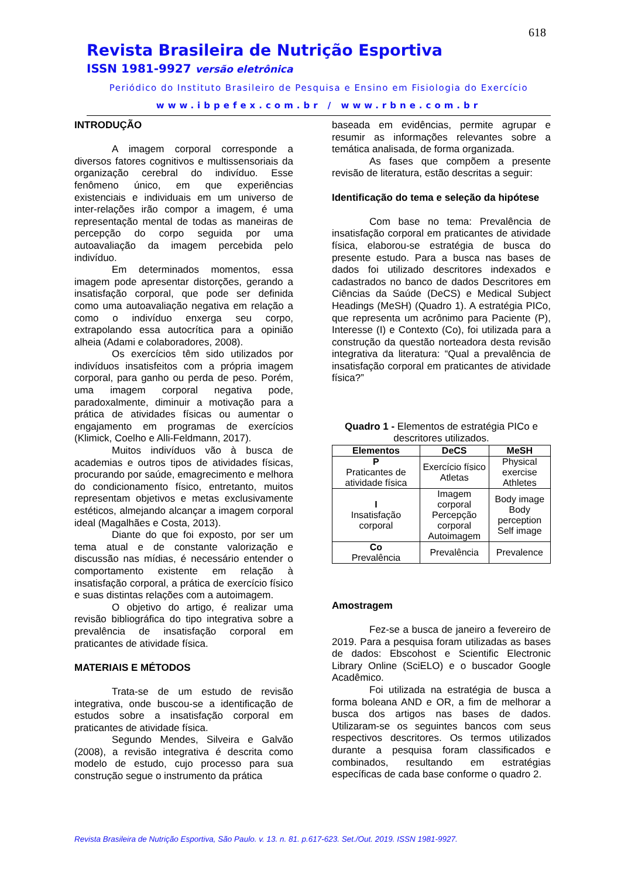618
Revista Brasileira de Nutrição Esportiva
ISSN 1981-9927 versão eletrônica
Periódico do Instituto Brasileiro de Pesquisa e Ensino em Fisiologia do Exercício
www.ibpefex.com.br / www.rbne.com.br
INTRODUÇÃO
A imagem corporal corresponde a diversos fatores cognitivos e multissensoriais da organização cerebral do indivíduo. Esse fenômeno único, em que experiências existenciais e individuais em um universo de inter-relações irão compor a imagem, é uma representação mental de todas as maneiras de percepção do corpo seguida por uma autoavaliação da imagem percebida pelo indivíduo.
Em determinados momentos, essa imagem pode apresentar distorções, gerando a insatisfação corporal, que pode ser definida como uma autoavaliação negativa em relação a como o indivíduo enxerga seu corpo, extrapolando essa autocrítica para a opinião alheia (Adami e colaboradores, 2008).
Os exercícios têm sido utilizados por indivíduos insatisfeitos com a própria imagem corporal, para ganho ou perda de peso. Porém, uma imagem corporal negativa pode, paradoxalmente, diminuir a motivação para a prática de atividades físicas ou aumentar o engajamento em programas de exercícios (Klimick, Coelho e Alli-Feldmann, 2017).
Muitos indivíduos vão à busca de academias e outros tipos de atividades físicas, procurando por saúde, emagrecimento e melhora do condicionamento físico, entretanto, muitos representam objetivos e metas exclusivamente estéticos, almejando alcançar a imagem corporal ideal (Magalhães e Costa, 2013).
Diante do que foi exposto, por ser um tema atual e de constante valorização e discussão nas mídias, é necessário entender o comportamento existente em relação à insatisfação corporal, a prática de exercício físico e suas distintas relações com a autoimagem.
O objetivo do artigo, é realizar uma revisão bibliográfica do tipo integrativa sobre a prevalência de insatisfação corporal em praticantes de atividade física.
MATERIAIS E MÉTODOS
Trata-se de um estudo de revisão integrativa, onde buscou-se a identificação de estudos sobre a insatisfação corporal em praticantes de atividade física.
Segundo Mendes, Silveira e Galvão (2008), a revisão integrativa é descrita como modelo de estudo, cujo processo para sua construção segue o instrumento da prática
baseada em evidências, permite agrupar e resumir as informações relevantes sobre a temática analisada, de forma organizada.
As fases que compõem a presente revisão de literatura, estão descritas a seguir:
Identificação do tema e seleção da hipótese
Com base no tema: Prevalência de insatisfação corporal em praticantes de atividade física, elaborou-se estratégia de busca do presente estudo. Para a busca nas bases de dados foi utilizado descritores indexados e cadastrados no banco de dados Descritores em Ciências da Saúde (DeCS) e Medical Subject Headings (MeSH) (Quadro 1). A estratégia PICo, que representa um acrônimo para Paciente (P), Interesse (I) e Contexto (Co), foi utilizada para a construção da questão norteadora desta revisão integrativa da literatura: “Qual a prevalência de insatisfação corporal em praticantes de atividade física?”
Quadro 1 - Elementos de estratégia PICo e descritores utilizados.
| Elementos | DeCS | MeSH |
| --- | --- | --- |
| P Praticantes de atividade física | Exercício físico Atletas | Physical exercise Athletes |
| I Insatisfação corporal | Imagem corporal Percepção corporal Autoimagem | Body image Body perception Self image |
| Co Prevalência | Prevalência | Prevalence |
Amostragem
Fez-se a busca de janeiro a fevereiro de 2019. Para a pesquisa foram utilizadas as bases de dados: Ebscohost e Scientific Electronic Library Online (SciELO) e o buscador Google Acadêmico.
Foi utilizada na estratégia de busca a forma boleana AND e OR, a fim de melhorar a busca dos artigos nas bases de dados. Utilizaram-se os seguintes bancos com seus respectivos descritores. Os termos utilizados durante a pesquisa foram classificados e combinados, resultando em estratégias específicas de cada base conforme o quadro 2.
Revista Brasileira de Nutrição Esportiva, São Paulo. v. 13. n. 81. p.617-623. Set./Out. 2019. ISSN 1981-9927.